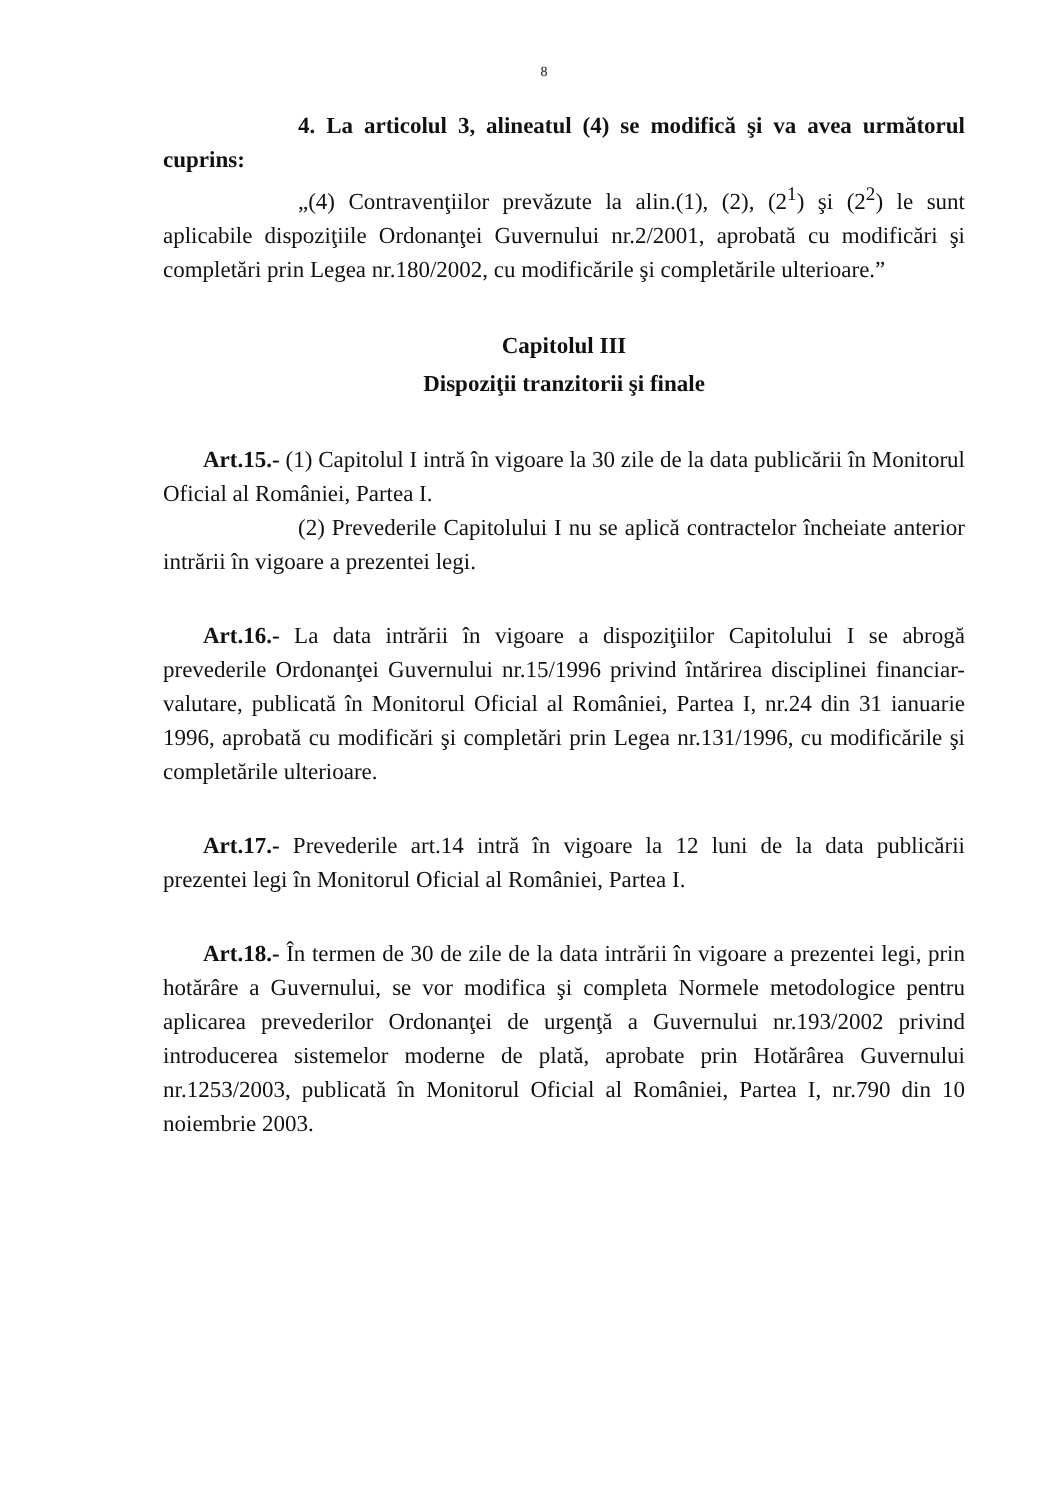8
4. La articolul 3, alineatul (4) se modifică şi va avea următorul cuprins:
„(4) Contravenţiilor prevăzute la alin.(1), (2), (2<sup>1</sup>) şi (2<sup>2</sup>) le sunt aplicabile dispoziţiile Ordonanţei Guvernului nr.2/2001, aprobată cu modificări şi completări prin Legea nr.180/2002, cu modificările şi completările ulterioare.”
Capitolul III
Dispoziţii tranzitorii şi finale
Art.15.- (1) Capitolul I intră în vigoare la 30 zile de la data publicării în Monitorul Oficial al României, Partea I.
(2) Prevederile Capitolului I nu se aplică contractelor încheiate anterior intrării în vigoare a prezentei legi.
Art.16.- La data intrării în vigoare a dispoziţiilor Capitolului I se abrogă prevederile Ordonanţei Guvernului nr.15/1996 privind întărirea disciplinei financiar-valutare, publicată în Monitorul Oficial al României, Partea I, nr.24 din 31 ianuarie 1996, aprobată cu modificări şi completări prin Legea nr.131/1996, cu modificările şi completările ulterioare.
Art.17.- Prevederile art.14 intră în vigoare la 12 luni de la data publicării prezentei legi în Monitorul Oficial al României, Partea I.
Art.18.- În termen de 30 de zile de la data intrării în vigoare a prezentei legi, prin hotărâre a Guvernului, se vor modifica şi completa Normele metodologice pentru aplicarea prevederilor Ordonanţei de urgenţă a Guvernului nr.193/2002 privind introducerea sistemelor moderne de plată, aprobate prin Hotărârea Guvernului nr.1253/2003, publicată în Monitorul Oficial al României, Partea I, nr.790 din 10 noiembrie 2003.